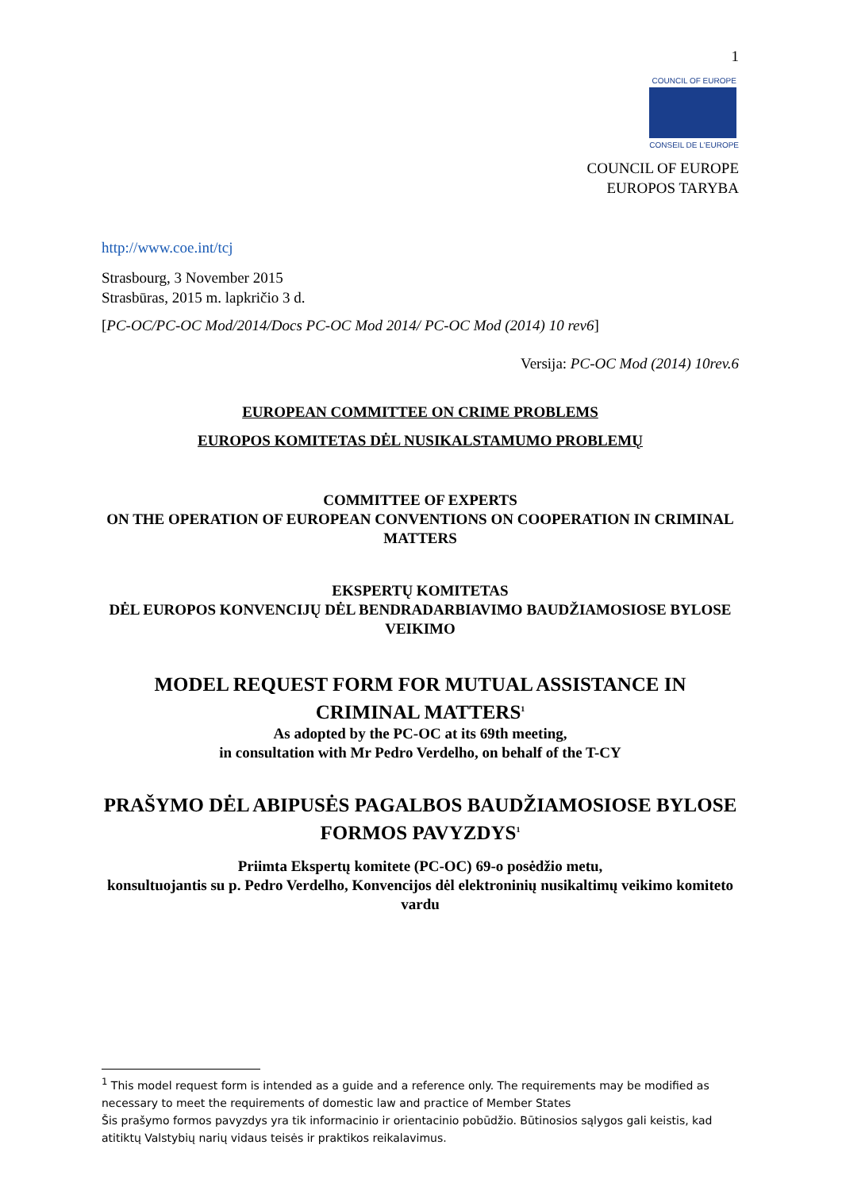1
COUNCIL OF EUROPE
CONSEIL DE L'EUROPE
COUNCIL OF EUROPE
EUROPOS TARYBA
http://www.coe.int/tcj
Strasbourg, 3 November 2015
Strasbūras, 2015 m. lapkričio 3 d.
[PC-OC/PC-OC Mod/2014/Docs PC-OC Mod 2014/ PC-OC Mod (2014) 10 rev6]
Versija: PC-OC Mod (2014) 10rev.6
EUROPEAN COMMITTEE ON CRIME PROBLEMS
EUROPOS KOMITETAS DĖL NUSIKALSTAMUMO PROBLEMŲ
COMMITTEE OF EXPERTS
ON THE OPERATION OF EUROPEAN CONVENTIONS ON COOPERATION IN CRIMINAL MATTERS
EKSPERTŲ KOMITETAS
DĖL EUROPOS KONVENCIJŲ DĖL BENDRADARBIAVIMO BAUDŽIAMOSIOSE BYLOSE VEIKIMO
MODEL REQUEST FORM FOR MUTUAL ASSISTANCE IN CRIMINAL MATTERS<sup>1</sup>
As adopted by the PC-OC at its 69th meeting,
in consultation with Mr Pedro Verdelho, on behalf of the T-CY
PRAŠYMO DĖL ABIPUSĖS PAGALBOS BAUDŽIAMOSIOSE BYLOSE FORMOS PAVYZDYS<sup>1</sup>
Priimta Ekspertų komitete (PC-OC) 69-o posėdžio metu,
konsultuojantis su p. Pedro Verdelho, Konvencijos dėl elektroninių nusikaltimų veikimo komiteto vardu
<sup>1</sup> This model request form is intended as a guide and a reference only. The requirements may be modified as necessary to meet the requirements of domestic law and practice of Member States
Šis prašymo formos pavyzdys yra tik informacinio ir orientacinio pobūdžio. Būtinosios sąlygos gali keistis, kad atitiktų Valstybių narių vidaus teisės ir praktikos reikalavimus.